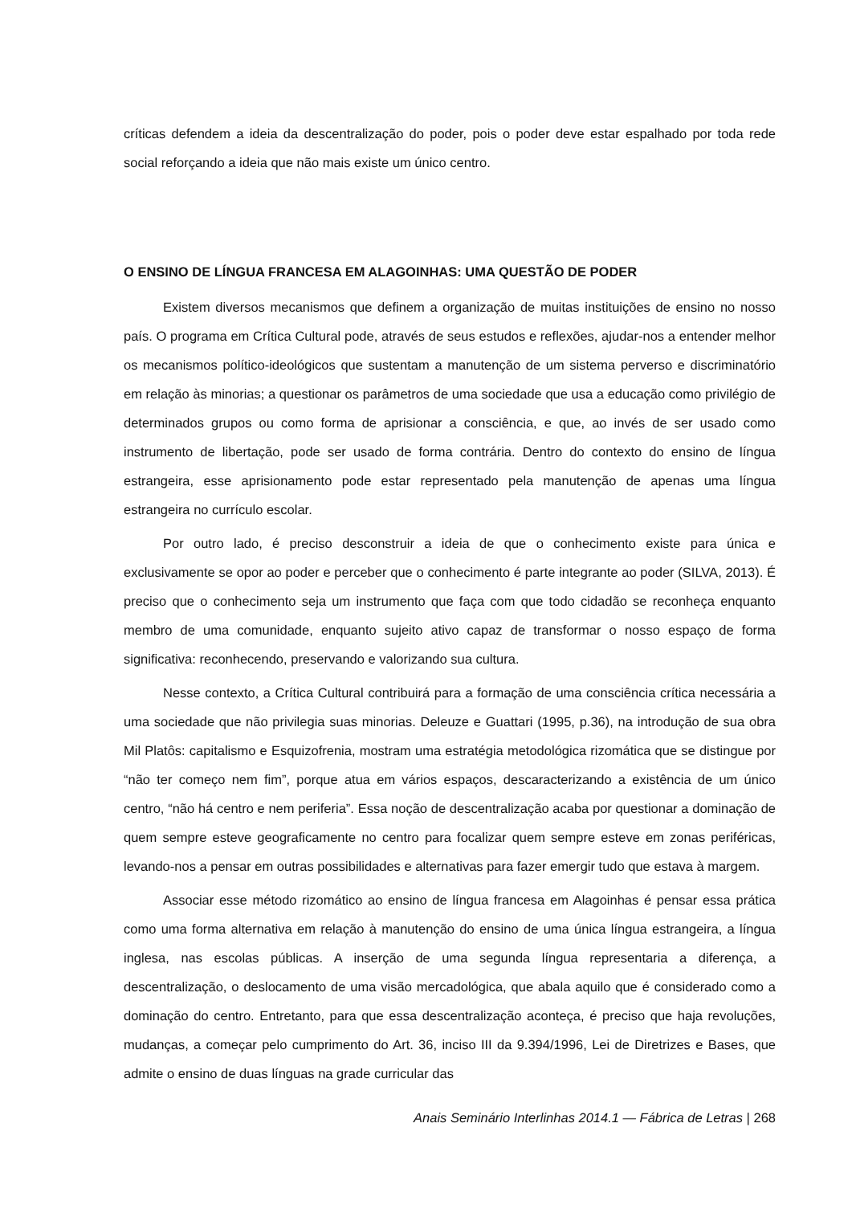críticas defendem a ideia da descentralização do poder, pois o poder deve estar espalhado por toda rede social reforçando a ideia que não mais existe um único centro.
O ENSINO DE LÍNGUA FRANCESA EM ALAGOINHAS: UMA QUESTÃO DE PODER
Existem diversos mecanismos que definem a organização de muitas instituições de ensino no nosso país. O programa em Crítica Cultural pode, através de seus estudos e reflexões, ajudar-nos a entender melhor os mecanismos político-ideológicos que sustentam a manutenção de um sistema perverso e discriminatório em relação às minorias; a questionar os parâmetros de uma sociedade que usa a educação como privilégio de determinados grupos ou como forma de aprisionar a consciência, e que, ao invés de ser usado como instrumento de libertação, pode ser usado de forma contrária. Dentro do contexto do ensino de língua estrangeira, esse aprisionamento pode estar representado pela manutenção de apenas uma língua estrangeira no currículo escolar.
Por outro lado, é preciso desconstruir a ideia de que o conhecimento existe para única e exclusivamente se opor ao poder e perceber que o conhecimento é parte integrante ao poder (SILVA, 2013). É preciso que o conhecimento seja um instrumento que faça com que todo cidadão se reconheça enquanto membro de uma comunidade, enquanto sujeito ativo capaz de transformar o nosso espaço de forma significativa: reconhecendo, preservando e valorizando sua cultura.
Nesse contexto, a Crítica Cultural contribuirá para a formação de uma consciência crítica necessária a uma sociedade que não privilegia suas minorias. Deleuze e Guattari (1995, p.36), na introdução de sua obra Mil Platôs: capitalismo e Esquizofrenia, mostram uma estratégia metodológica rizomática que se distingue por “não ter começo nem fim”, porque atua em vários espaços, descaracterizando a existência de um único centro, “não há centro e nem periferia”. Essa noção de descentralização acaba por questionar a dominação de quem sempre esteve geograficamente no centro para focalizar quem sempre esteve em zonas periféricas, levando-nos a pensar em outras possibilidades e alternativas para fazer emergir tudo que estava à margem.
Associar esse método rizomático ao ensino de língua francesa em Alagoinhas é pensar essa prática como uma forma alternativa em relação à manutenção do ensino de uma única língua estrangeira, a língua inglesa, nas escolas públicas. A inserção de uma segunda língua representaria a diferença, a descentralização, o deslocamento de uma visão mercadológica, que abala aquilo que é considerado como a dominação do centro. Entretanto, para que essa descentralização aconteça, é preciso que haja revoluções, mudanças, a começar pelo cumprimento do Art. 36, inciso III da 9.394/1996, Lei de Diretrizes e Bases, que admite o ensino de duas línguas na grade curricular das
Anais Seminário Interlinhas 2014.1 — Fábrica de Letras | 268